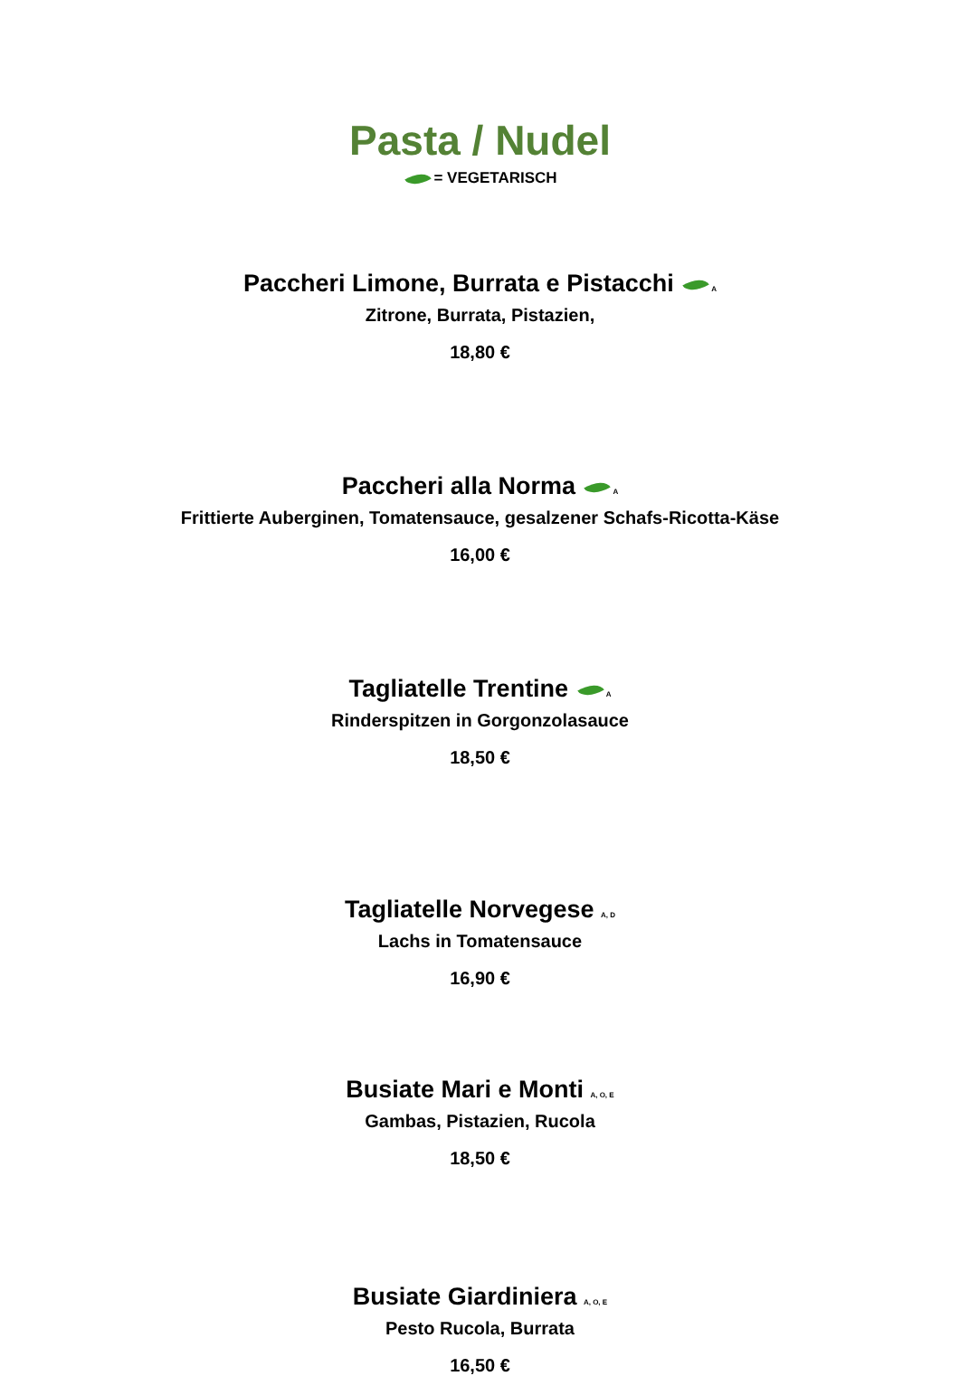Pasta / Nudel
= VEGETARISCH
Paccheri Limone, Burrata e Pistacchi <sub>A</sub>
Zitrone, Burrata, Pistazien,
18,80 €
Paccheri alla Norma <sub>A</sub>
Frittierte Auberginen, Tomatensauce, gesalzener Schafs-Ricotta-Käse
16,00 €
Tagliatelle Trentine <sub>A</sub>
Rinderspitzen in Gorgonzolasauce
18,50 €
Tagliatelle Norvegese <sub>A, D</sub>
Lachs in Tomatensauce
16,90 €
Busiate Mari e Monti <sub>A, O, E</sub>
Gambas, Pistazien, Rucola
18,50 €
Busiate Giardiniera <sub>A, O, E</sub>
Pesto Rucola, Burrata
16,50 €